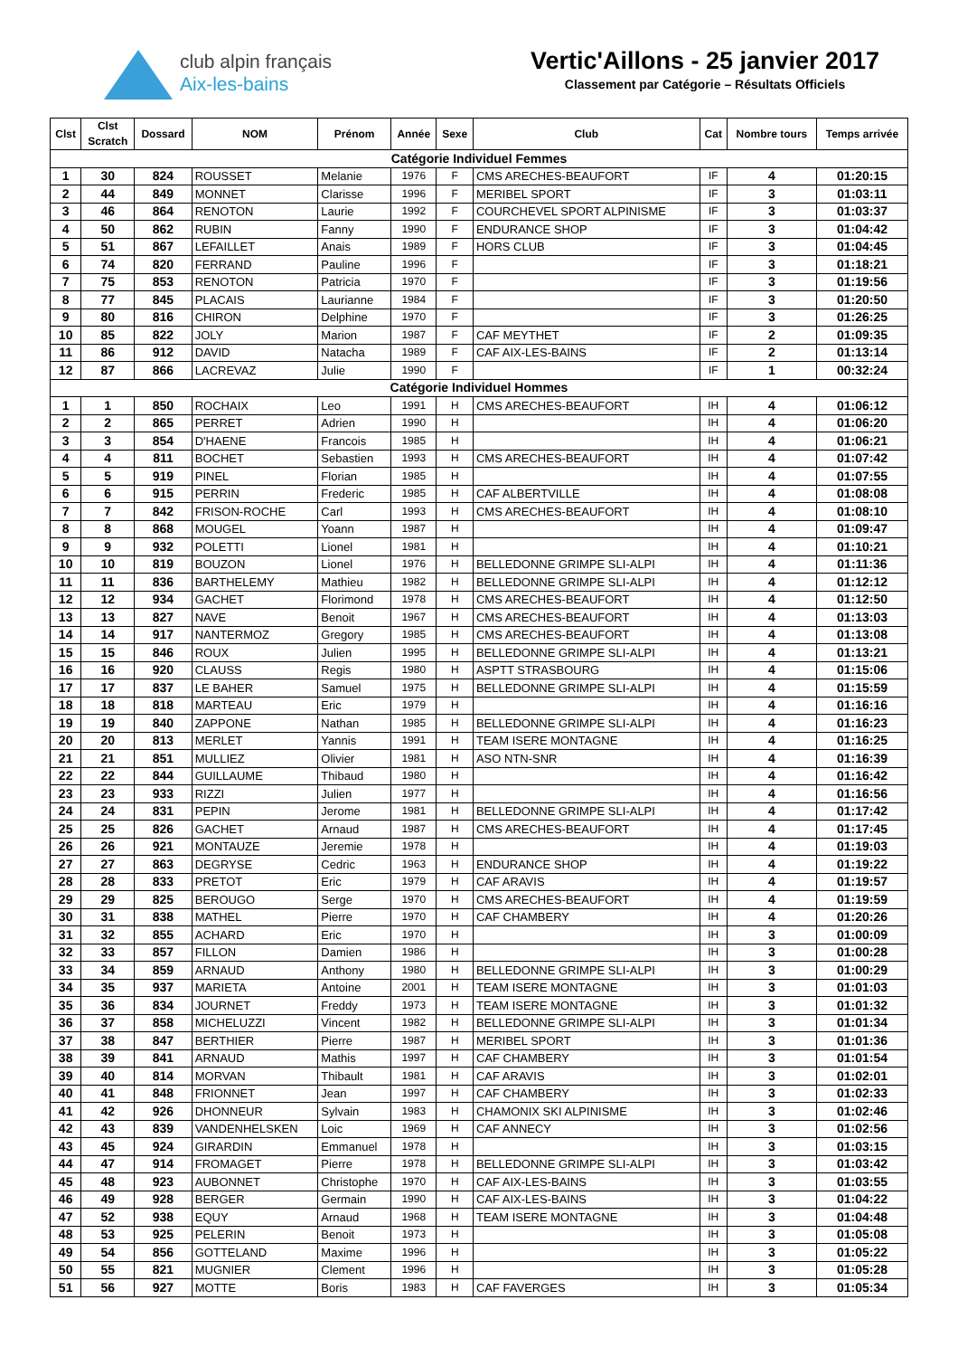club alpin français
Aix-les-bains
Vertic'Aillons - 25 janvier 2017
Classement par Catégorie – Résultats Officiels
| Clst | Clst Scratch | Dossard | NOM | Prénom | Année | Sexe | Club | Cat | Nombre tours | Temps arrivée |
| --- | --- | --- | --- | --- | --- | --- | --- | --- | --- | --- |
| Catégorie Individuel Femmes | | | | | | | | | | |
| 1 | 30 | 824 | ROUSSET | Melanie | 1976 | F | CMS ARECHES-BEAUFORT | IF | 4 | 01:20:15 |
| 2 | 44 | 849 | MONNET | Clarisse | 1996 | F | MERIBEL SPORT | IF | 3 | 01:03:11 |
| 3 | 46 | 864 | RENOTON | Laurie | 1992 | F | COURCHEVEL SPORT ALPINISME | IF | 3 | 01:03:37 |
| 4 | 50 | 862 | RUBIN | Fanny | 1990 | F | ENDURANCE SHOP | IF | 3 | 01:04:42 |
| 5 | 51 | 867 | LEFAILLET | Anais | 1989 | F | HORS CLUB | IF | 3 | 01:04:45 |
| 6 | 74 | 820 | FERRAND | Pauline | 1996 | F | | IF | 3 | 01:18:21 |
| 7 | 75 | 853 | RENOTON | Patricia | 1970 | F | | IF | 3 | 01:19:56 |
| 8 | 77 | 845 | PLACAIS | Laurianne | 1984 | F | | IF | 3 | 01:20:50 |
| 9 | 80 | 816 | CHIRON | Delphine | 1970 | F | | IF | 3 | 01:26:25 |
| 10 | 85 | 822 | JOLY | Marion | 1987 | F | CAF MEYTHET | IF | 2 | 01:09:35 |
| 11 | 86 | 912 | DAVID | Natacha | 1989 | F | CAF AIX-LES-BAINS | IF | 2 | 01:13:14 |
| 12 | 87 | 866 | LACREVAZ | Julie | 1990 | F | | IF | 1 | 00:32:24 |
| Catégorie Individuel Hommes | | | | | | | | | | |
| 1 | 1 | 850 | ROCHAIX | Leo | 1991 | H | CMS ARECHES-BEAUFORT | IH | 4 | 01:06:12 |
| 2 | 2 | 865 | PERRET | Adrien | 1990 | H | | IH | 4 | 01:06:20 |
| 3 | 3 | 854 | D'HAENE | Francois | 1985 | H | | IH | 4 | 01:06:21 |
| 4 | 4 | 811 | BOCHET | Sebastien | 1993 | H | CMS ARECHES-BEAUFORT | IH | 4 | 01:07:42 |
| 5 | 5 | 919 | PINEL | Florian | 1985 | H | | IH | 4 | 01:07:55 |
| 6 | 6 | 915 | PERRIN | Frederic | 1985 | H | CAF ALBERTVILLE | IH | 4 | 01:08:08 |
| 7 | 7 | 842 | FRISON-ROCHE | Carl | 1993 | H | CMS ARECHES-BEAUFORT | IH | 4 | 01:08:10 |
| 8 | 8 | 868 | MOUGEL | Yoann | 1987 | H | | IH | 4 | 01:09:47 |
| 9 | 9 | 932 | POLETTI | Lionel | 1981 | H | | IH | 4 | 01:10:21 |
| 10 | 10 | 819 | BOUZON | Lionel | 1976 | H | BELLEDONNE GRIMPE SLI-ALPI | IH | 4 | 01:11:36 |
| 11 | 11 | 836 | BARTHELEMY | Mathieu | 1982 | H | BELLEDONNE GRIMPE SLI-ALPI | IH | 4 | 01:12:12 |
| 12 | 12 | 934 | GACHET | Florimond | 1978 | H | CMS ARECHES-BEAUFORT | IH | 4 | 01:12:50 |
| 13 | 13 | 827 | NAVE | Benoit | 1967 | H | CMS ARECHES-BEAUFORT | IH | 4 | 01:13:03 |
| 14 | 14 | 917 | NANTERMOZ | Gregory | 1985 | H | CMS ARECHES-BEAUFORT | IH | 4 | 01:13:08 |
| 15 | 15 | 846 | ROUX | Julien | 1995 | H | BELLEDONNE GRIMPE SLI-ALPI | IH | 4 | 01:13:21 |
| 16 | 16 | 920 | CLAUSS | Regis | 1980 | H | ASPTT STRASBOURG | IH | 4 | 01:15:06 |
| 17 | 17 | 837 | LE BAHER | Samuel | 1975 | H | BELLEDONNE GRIMPE SLI-ALPI | IH | 4 | 01:15:59 |
| 18 | 18 | 818 | MARTEAU | Eric | 1979 | H | | IH | 4 | 01:16:16 |
| 19 | 19 | 840 | ZAPPONE | Nathan | 1985 | H | BELLEDONNE GRIMPE SLI-ALPI | IH | 4 | 01:16:23 |
| 20 | 20 | 813 | MERLET | Yannis | 1991 | H | TEAM ISERE MONTAGNE | IH | 4 | 01:16:25 |
| 21 | 21 | 851 | MULLIEZ | Olivier | 1981 | H | ASO NTN-SNR | IH | 4 | 01:16:39 |
| 22 | 22 | 844 | GUILLAUME | Thibaud | 1980 | H | | IH | 4 | 01:16:42 |
| 23 | 23 | 933 | RIZZI | Julien | 1977 | H | | IH | 4 | 01:16:56 |
| 24 | 24 | 831 | PEPIN | Jerome | 1981 | H | BELLEDONNE GRIMPE SLI-ALPI | IH | 4 | 01:17:42 |
| 25 | 25 | 826 | GACHET | Arnaud | 1987 | H | CMS ARECHES-BEAUFORT | IH | 4 | 01:17:45 |
| 26 | 26 | 921 | MONTAUZE | Jeremie | 1978 | H | | IH | 4 | 01:19:03 |
| 27 | 27 | 863 | DEGRYSE | Cedric | 1963 | H | ENDURANCE SHOP | IH | 4 | 01:19:22 |
| 28 | 28 | 833 | PRETOT | Eric | 1979 | H | CAF ARAVIS | IH | 4 | 01:19:57 |
| 29 | 29 | 825 | BEROUGO | Serge | 1970 | H | CMS ARECHES-BEAUFORT | IH | 4 | 01:19:59 |
| 30 | 31 | 838 | MATHEL | Pierre | 1970 | H | CAF CHAMBERY | IH | 4 | 01:20:26 |
| 31 | 32 | 855 | ACHARD | Eric | 1970 | H | | IH | 3 | 01:00:09 |
| 32 | 33 | 857 | FILLON | Damien | 1986 | H | | IH | 3 | 01:00:28 |
| 33 | 34 | 859 | ARNAUD | Anthony | 1980 | H | BELLEDONNE GRIMPE SLI-ALPI | IH | 3 | 01:00:29 |
| 34 | 35 | 937 | MARIETA | Antoine | 2001 | H | TEAM ISERE MONTAGNE | IH | 3 | 01:01:03 |
| 35 | 36 | 834 | JOURNET | Freddy | 1973 | H | TEAM ISERE MONTAGNE | IH | 3 | 01:01:32 |
| 36 | 37 | 858 | MICHELUZZI | Vincent | 1982 | H | BELLEDONNE GRIMPE SLI-ALPI | IH | 3 | 01:01:34 |
| 37 | 38 | 847 | BERTHIER | Pierre | 1987 | H | MERIBEL SPORT | IH | 3 | 01:01:36 |
| 38 | 39 | 841 | ARNAUD | Mathis | 1997 | H | CAF CHAMBERY | IH | 3 | 01:01:54 |
| 39 | 40 | 814 | MORVAN | Thibault | 1981 | H | CAF ARAVIS | IH | 3 | 01:02:01 |
| 40 | 41 | 848 | FRIONNET | Jean | 1997 | H | CAF CHAMBERY | IH | 3 | 01:02:33 |
| 41 | 42 | 926 | DHONNEUR | Sylvain | 1983 | H | CHAMONIX SKI ALPINISME | IH | 3 | 01:02:46 |
| 42 | 43 | 839 | VANDENHELSKEN | Loic | 1969 | H | CAF ANNECY | IH | 3 | 01:02:56 |
| 43 | 45 | 924 | GIRARDIN | Emmanuel | 1978 | H | | IH | 3 | 01:03:15 |
| 44 | 47 | 914 | FROMAGET | Pierre | 1978 | H | BELLEDONNE GRIMPE SLI-ALPI | IH | 3 | 01:03:42 |
| 45 | 48 | 923 | AUBONNET | Christophe | 1970 | H | CAF AIX-LES-BAINS | IH | 3 | 01:03:55 |
| 46 | 49 | 928 | BERGER | Germain | 1990 | H | CAF AIX-LES-BAINS | IH | 3 | 01:04:22 |
| 47 | 52 | 938 | EQUY | Arnaud | 1968 | H | TEAM ISERE MONTAGNE | IH | 3 | 01:04:48 |
| 48 | 53 | 925 | PELERIN | Benoit | 1973 | H | | IH | 3 | 01:05:08 |
| 49 | 54 | 856 | GOTTELAND | Maxime | 1996 | H | | IH | 3 | 01:05:22 |
| 50 | 55 | 821 | MUGNIER | Clement | 1996 | H | | IH | 3 | 01:05:28 |
| 51 | 56 | 927 | MOTTE | Boris | 1983 | H | CAF FAVERGES | IH | 3 | 01:05:34 |